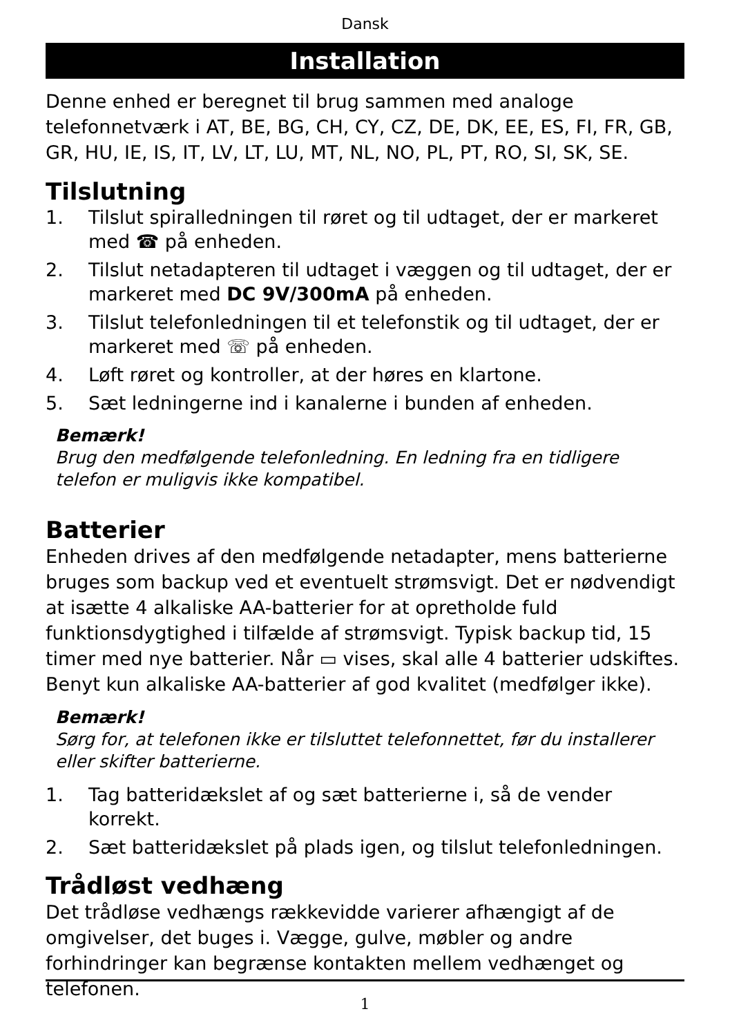Dansk
Installation
Denne enhed er beregnet til brug sammen med analoge telefonnetværk i AT, BE, BG, CH, CY, CZ, DE, DK, EE, ES, FI, FR, GB, GR, HU, IE, IS, IT, LV, LT, LU, MT, NL, NO, PL, PT, RO, SI, SK, SE.
Tilslutning
1. Tilslut spiralledningen til røret og til udtaget, der er markeret med ☎ på enheden.
2. Tilslut netadapteren til udtaget i væggen og til udtaget, der er markeret med DC 9V/300mA på enheden.
3. Tilslut telefonledningen til et telefonstik og til udtaget, der er markeret med ☏ på enheden.
4. Løft røret og kontroller, at der høres en klartone.
5. Sæt ledningerne ind i kanalerne i bunden af enheden.
Bemærk!
Brug den medfølgende telefonledning. En ledning fra en tidligere telefon er muligvis ikke kompatibel.
Batterier
Enheden drives af den medfølgende netadapter, mens batterierne bruges som backup ved et eventuelt strømsvigt. Det er nødvendigt at isætte 4 alkaliske AA-batterier for at opretholde fuld funktionsdygtighed i tilfælde af strømsvigt. Typisk backup tid, 15 timer med nye batterier. Når ▭ vises, skal alle 4 batterier udskiftes. Benyt kun alkaliske AA-batterier af god kvalitet (medfølger ikke).
Bemærk!
Sørg for, at telefonen ikke er tilsluttet telefonnettet, før du installerer eller skifter batterierne.
1. Tag batteridækslet af og sæt batterierne i, så de vender korrekt.
2. Sæt batteridækslet på plads igen, og tilslut telefonledningen.
Trådløst vedhæng
Det trådløse vedhængs rækkevidde varierer afhængigt af de omgivelser, det buges i. Vægge, gulve, møbler og andre forhindringer kan begrænse kontakten mellem vedhænget og telefonen.
1